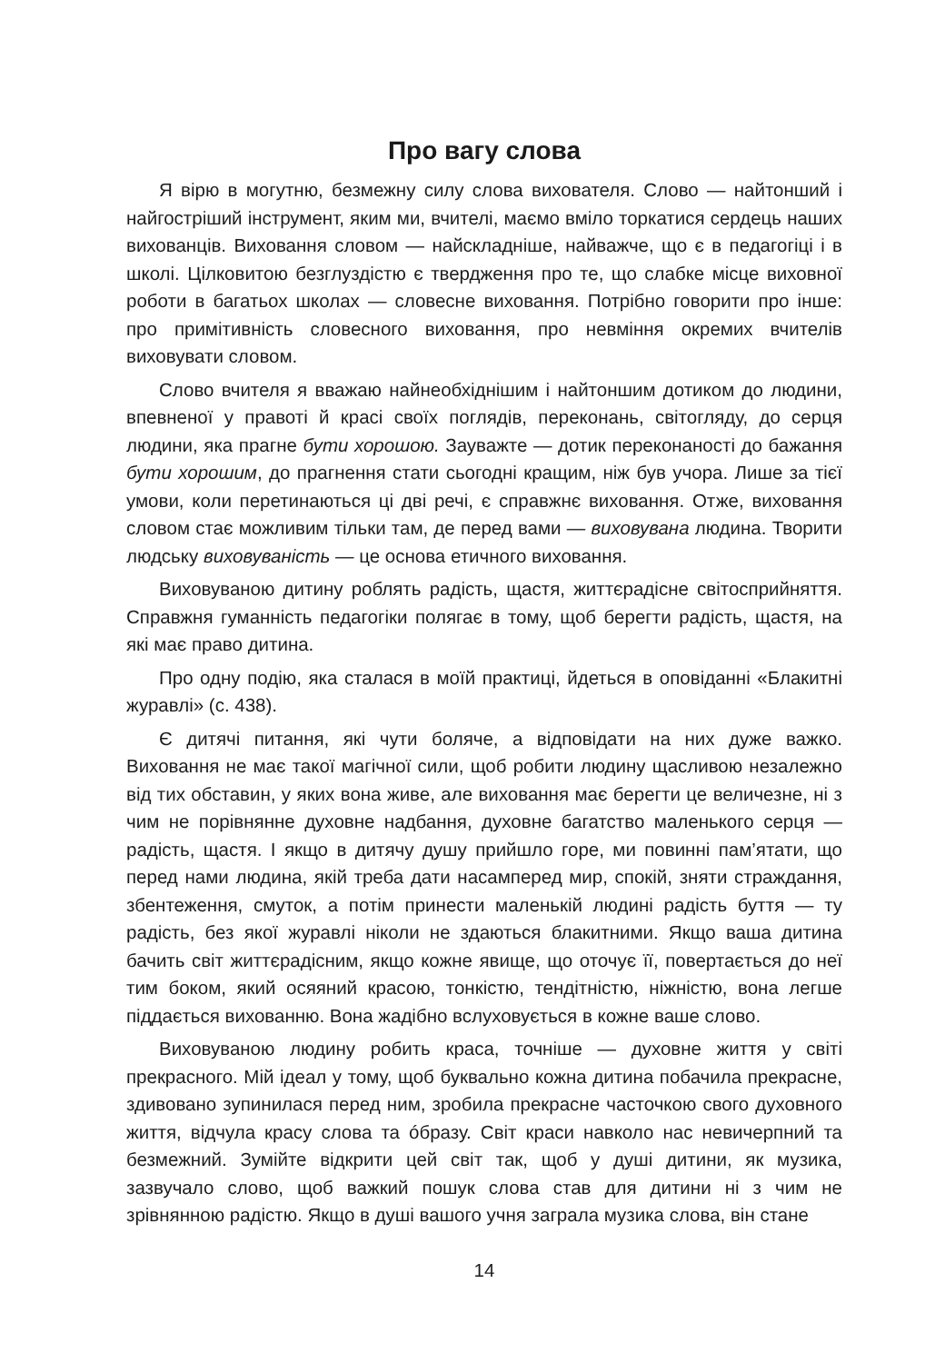Про вагу слова
Я вірю в могутню, безмежну силу слова вихователя. Слово — найтонший і найгостріший інструмент, яким ми, вчителі, маємо вміло торкатися сердець наших вихованців. Виховання словом — найскладніше, найважче, що є в педагогіці і в школі. Цілковитою безглуздістю є твердження про те, що слабке місце виховної роботи в багатьох школах — словесне виховання. Потрібно говорити про інше: про примітивність словесного виховання, про невміння окремих вчителів виховувати словом.
Слово вчителя я вважаю найнеобхіднішим і найтоншим дотиком до людини, впевненої у правоті й красі своїх поглядів, переконань, світогляду, до серця людини, яка прагне бути хорошою. Зауважте — дотик переконаності до бажання бути хорошим, до прагнення стати сьогодні кращим, ніж був учора. Лише за тієї умови, коли перетинаються ці дві речі, є справжнє виховання. Отже, виховання словом стає можливим тільки там, де перед вами — виховувана людина. Творити людську виховуваність — це основа етичного виховання.
Виховуваною дитину роблять радість, щастя, життєрадісне світосприйняття. Справжня гуманність педагогіки полягає в тому, щоб берегти радість, щастя, на які має право дитина.
Про одну подію, яка сталася в моїй практиці, йдеться в оповіданні «Блакитні журавлі» (с. 438).
Є дитячі питання, які чути боляче, а відповідати на них дуже важко. Виховання не має такої магічної сили, щоб робити людину щасливою незалежно від тих обставин, у яких вона живе, але виховання має берегти це величезне, ні з чим не порівнянне духовне надбання, духовне багатство маленького серця — радість, щастя. І якщо в дитячу душу прийшло горе, ми повинні пам’ятати, що перед нами людина, якій треба дати насамперед мир, спокій, зняти страждання, збентеження, смуток, а потім принести маленькій людині радість буття — ту радість, без якої журавлі ніколи не здаються блакитними. Якщо ваша дитина бачить світ життєрадісним, якщо кожне явище, що оточує її, повертається до неї тим боком, який осяяний красою, тонкістю, тендітністю, ніжністю, вона легше піддається вихованню. Вона жадібно вслуховується в кожне ваше слово.
Виховуваною людину робить краса, точніше — духовне життя у світі прекрасного. Мій ідеал у тому, щоб буквально кожна дитина побачила прекрасне, здивовано зупинилася перед ним, зробила прекрасне часточкою свого духовного життя, відчула красу слова та óбразу. Світ краси навколо нас невичерпний та безмежний. Зумійте відкрити цей світ так, щоб у душі дитини, як музика, зазвучало слово, щоб важкий пошук слова став для дитини ні з чим не зрівнянною радістю. Якщо в душі вашого учня заграла музика слова, він стане
14